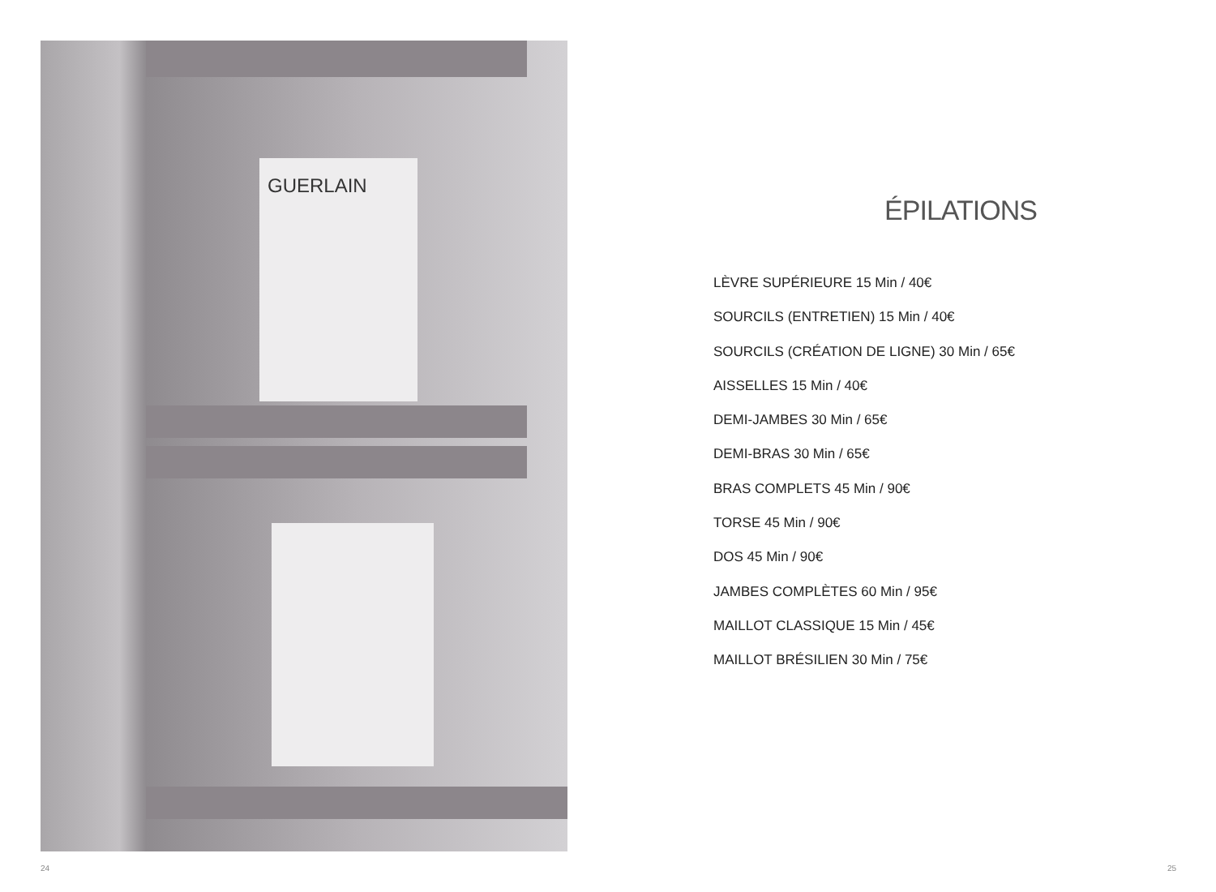GUERLAIN
24
ÉPILATIONS
LÈVRE SUPÉRIEURE 15 Min / 40€
SOURCILS (ENTRETIEN) 15 Min / 40€
SOURCILS (CRÉATION DE LIGNE) 30 Min / 65€
AISSELLES 15 Min / 40€
DEMI-JAMBES 30 Min / 65€
DEMI-BRAS 30 Min / 65€
BRAS COMPLETS 45 Min / 90€
TORSE 45 Min / 90€
DOS 45 Min / 90€
JAMBES COMPLÈTES 60 Min / 95€
MAILLOT CLASSIQUE 15 Min / 45€
MAILLOT BRÉSILIEN 30 Min / 75€
25